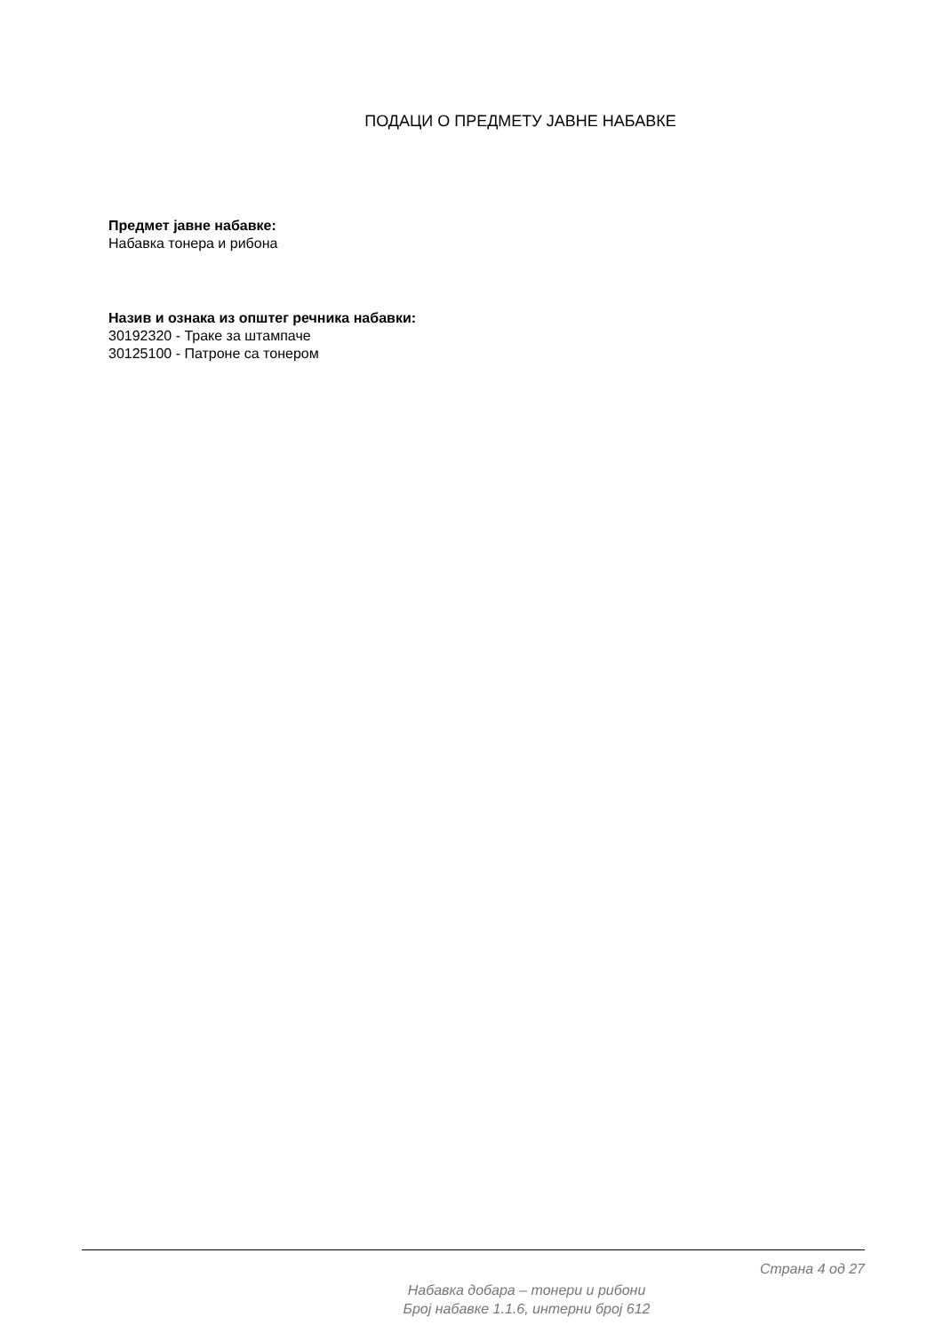ПОДАЦИ О ПРЕДМЕТУ ЈАВНЕ НАБАВКЕ
Предмет јавне набавке:
Набавка тонера и рибона
Назив и ознака из општег речника набавки:
30192320 - Траке за штампаче
30125100 - Патроне са тонером
Страна 4 од 27
Набавка добара – тонери и рибони
Број набавке 1.1.6, интерни број 612